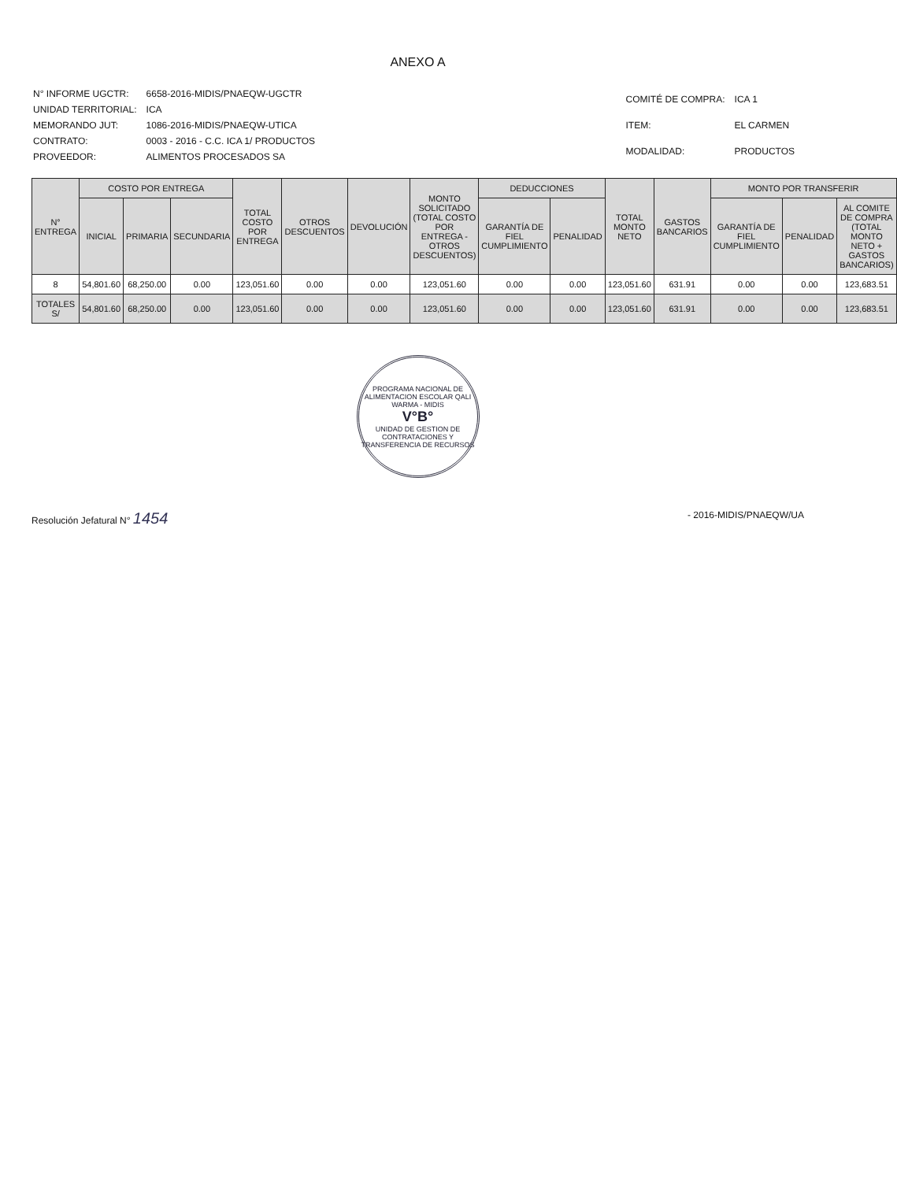ANEXO A
| N° INFORME UGCTR: | 6658-2016-MIDIS/PNAEQW-UGCTR |
| UNIDAD TERRITORIAL: | ICA |
| MEMORANDO JUT: | 1086-2016-MIDIS/PNAEQW-UTICA |
| CONTRATO: | 0003 - 2016 - C.C. ICA 1/ PRODUCTOS |
| PROVEEDOR: | ALIMENTOS PROCESADOS SA |
| COMITÉ DE COMPRA: | ICA 1 |
| ITEM: | EL CARMEN |
| MODALIDAD: | PRODUCTOS |
| N° ENTREGA | COSTO POR ENTREGA | | | TOTAL COSTO POR ENTREGA | OTROS DESCUENTOS | DEVOLUCIÓN | MONTO SOLICITADO (TOTAL COSTO POR ENTREGA - OTROS DESCUENTOS) | DEDUCCIONES | | TOTAL MONTO NETO | GASTOS BANCARIOS | MONTO POR TRANSFERIR | | |
| --- | --- | --- | --- | --- | --- | --- | --- | --- | --- | --- | --- | --- | --- | --- |
| | INICIAL | PRIMARIA | SECUNDARIA | | | | | GARANTÍA DE FIEL CUMPLIMIENTO | PENALIDAD | | | GARANTÍA DE FIEL CUMPLIMIENTO | PENALIDAD | AL COMITE DE COMPRA (TOTAL MONTO NETO + GASTOS BANCARIOS) |
| 8 | 54,801.60 | 68,250.00 | 0.00 | 123,051.60 | 0.00 | 0.00 | 123,051.60 | 0.00 | 0.00 | 123,051.60 | 631.91 | 0.00 | 0.00 | 123,683.51 |
| TOTALES S/ | 54,801.60 | 68,250.00 | 0.00 | 123,051.60 | 0.00 | 0.00 | 123,051.60 | 0.00 | 0.00 | 123,051.60 | 631.91 | 0.00 | 0.00 | 123,683.51 |
PROGRAMA NACIONAL DE ALIMENTACION ESCOLAR QALI WARMA - MIDIS
V°B°
UNIDAD DE GESTION DE CONTRATACIONES Y TRANSFERENCIA DE RECURSOS
Resolución Jefatural N° 1454 - 2016-MIDIS/PNAEQW/UA